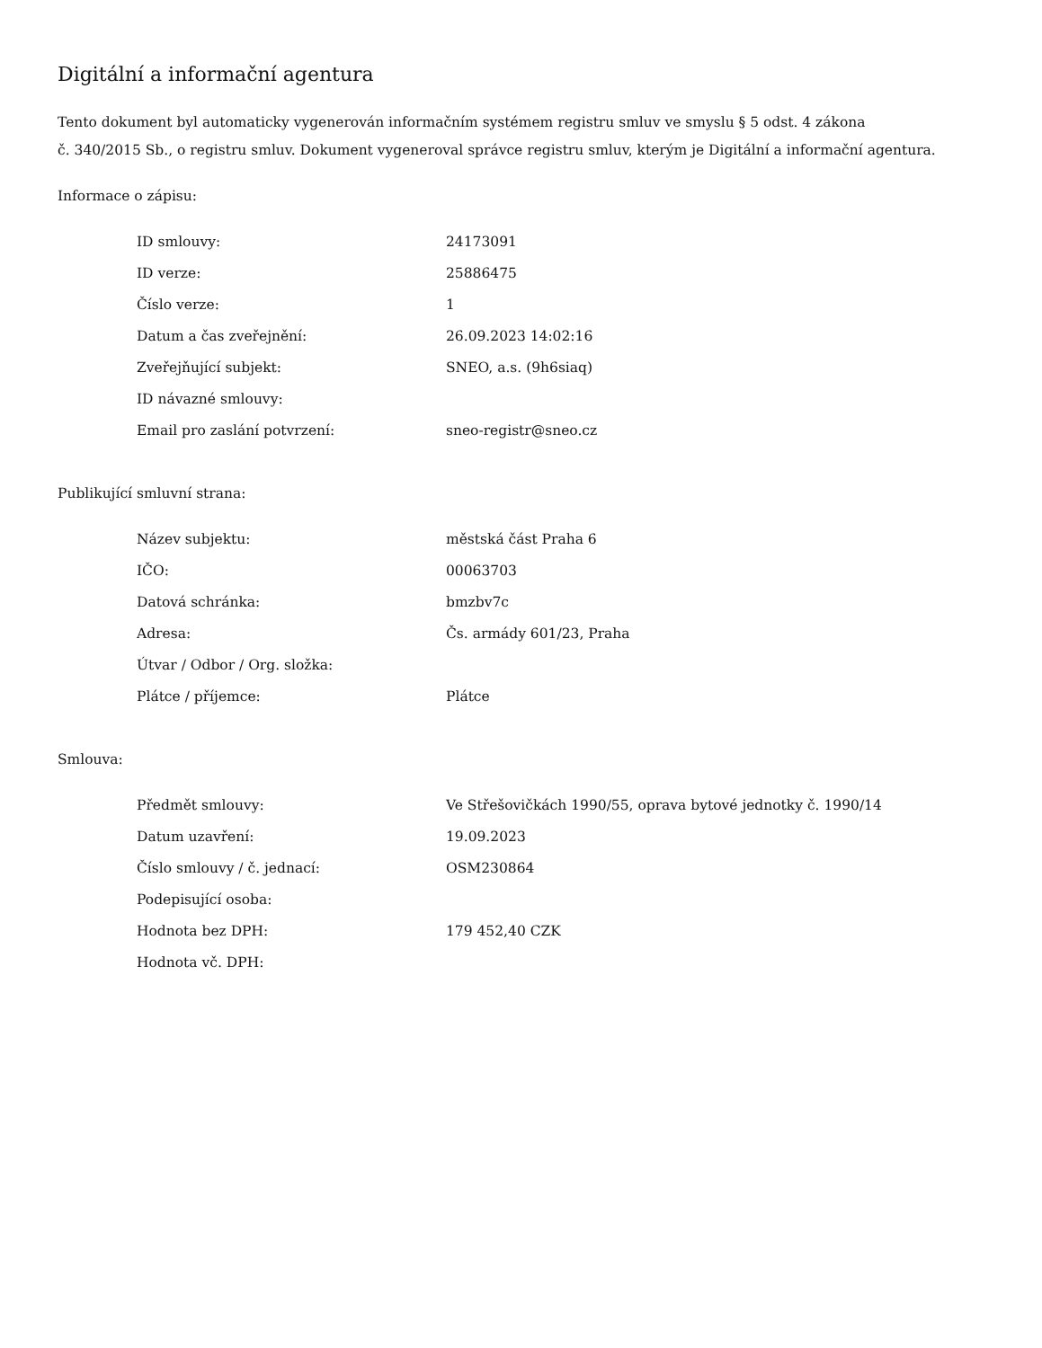Digitální a informační agentura
Tento dokument byl automaticky vygenerován informačním systémem registru smluv ve smyslu § 5 odst. 4 zákona
č. 340/2015 Sb., o registru smluv. Dokument vygeneroval správce registru smluv, kterým je Digitální a informační agentura.
Informace o zápisu:
| ID smlouvy: | 24173091 |
| ID verze: | 25886475 |
| Číslo verze: | 1 |
| Datum a čas zveřejnění: | 26.09.2023 14:02:16 |
| Zveřejňující subjekt: | SNEO, a.s. (9h6siaq) |
| ID návazné smlouvy: | |
| Email pro zaslání potvrzení: | sneo-registr@sneo.cz |
Publikující smluvní strana:
| Název subjektu: | městská část Praha 6 |
| IČO: | 00063703 |
| Datová schránka: | bmzbv7c |
| Adresa: | Čs. armády 601/23, Praha |
| Útvar / Odbor / Org. složka: | |
| Plátce / příjemce: | Plátce |
Smlouva:
| Předmět smlouvy: | Ve Střešovičkách 1990/55, oprava bytové jednotky č. 1990/14 |
| Datum uzavření: | 19.09.2023 |
| Číslo smlouvy / č. jednací: | OSM230864 |
| Podepisující osoba: | |
| Hodnota bez DPH: | 179 452,40 CZK |
| Hodnota vč. DPH: | |